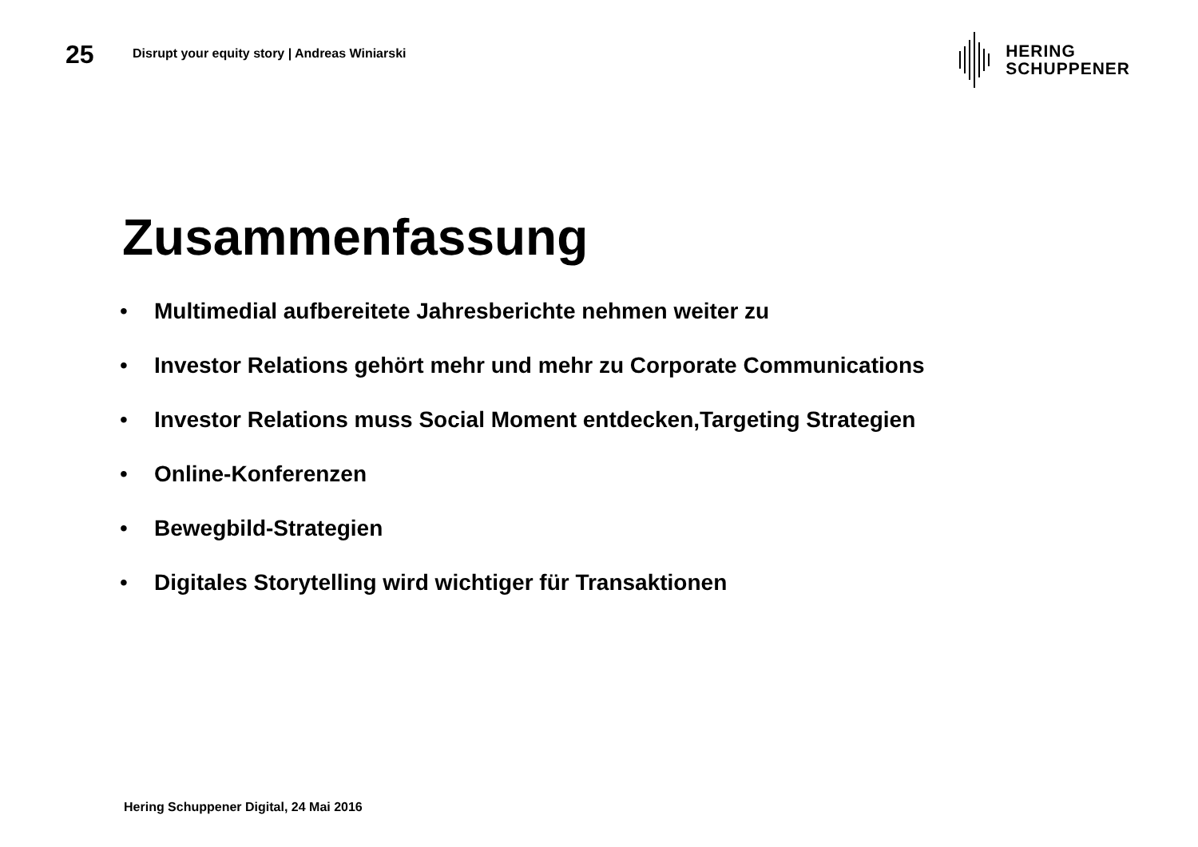25
Disrupt your equity story | Andreas Winiarski
HERING
SCHUPPENER
Zusammenfassung
• Multimedial aufbereitete Jahresberichte nehmen weiter zu
• Investor Relations gehört mehr und mehr zu Corporate Communications
• Investor Relations muss Social Moment entdecken,Targeting Strategien
• Online-Konferenzen
• Bewegbild-Strategien
• Digitales Storytelling wird wichtiger für Transaktionen
Hering Schuppener Digital, 24 Mai 2016